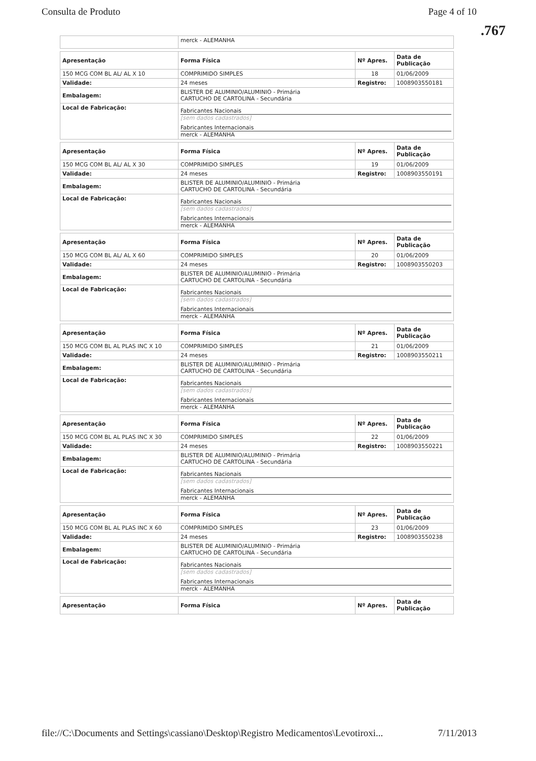Consulta de Produto Page 4 of 10
.767
| | merck - ALEMANHA |
| Apresentação | Forma Física | Nº Apres. | Data de Publicação |
| --- | --- | --- | --- |
| 150 MCG COM BL AL/ AL X 10 | COMPRIMIDO SIMPLES | 18 | 01/06/2009 |
| Validade: | 24 meses | Registro: | 1008903550181 |
| Embalagem: | BLISTER DE ALUMINIO/ALUMINIO - Primária CARTUCHO DE CARTOLINA - Secundária | | |
| Local de Fabricação: | Fabricantes Nacionais [sem dados cadastrados] Fabricantes Internacionais merck - ALEMANHA | | |
| Apresentação | Forma Física | Nº Apres. | Data de Publicação |
| --- | --- | --- | --- |
| 150 MCG COM BL AL/ AL X 30 | COMPRIMIDO SIMPLES | 19 | 01/06/2009 |
| Validade: | 24 meses | Registro: | 1008903550191 |
| Embalagem: | BLISTER DE ALUMINIO/ALUMINIO - Primária CARTUCHO DE CARTOLINA - Secundária | | |
| Local de Fabricação: | Fabricantes Nacionais [sem dados cadastrados] Fabricantes Internacionais merck - ALEMANHA | | |
| Apresentação | Forma Física | Nº Apres. | Data de Publicação |
| --- | --- | --- | --- |
| 150 MCG COM BL AL/ AL X 60 | COMPRIMIDO SIMPLES | 20 | 01/06/2009 |
| Validade: | 24 meses | Registro: | 1008903550203 |
| Embalagem: | BLISTER DE ALUMINIO/ALUMINIO - Primária CARTUCHO DE CARTOLINA - Secundária | | |
| Local de Fabricação: | Fabricantes Nacionais [sem dados cadastrados] Fabricantes Internacionais merck - ALEMANHA | | |
| Apresentação | Forma Física | Nº Apres. | Data de Publicação |
| --- | --- | --- | --- |
| 150 MCG COM BL AL PLAS INC X 10 | COMPRIMIDO SIMPLES | 21 | 01/06/2009 |
| Validade: | 24 meses | Registro: | 1008903550211 |
| Embalagem: | BLISTER DE ALUMINIO/ALUMINIO - Primária CARTUCHO DE CARTOLINA - Secundária | | |
| Local de Fabricação: | Fabricantes Nacionais [sem dados cadastrados] Fabricantes Internacionais merck - ALEMANHA | | |
| Apresentação | Forma Física | Nº Apres. | Data de Publicação |
| --- | --- | --- | --- |
| 150 MCG COM BL AL PLAS INC X 30 | COMPRIMIDO SIMPLES | 22 | 01/06/2009 |
| Validade: | 24 meses | Registro: | 1008903550221 |
| Embalagem: | BLISTER DE ALUMINIO/ALUMINIO - Primária CARTUCHO DE CARTOLINA - Secundária | | |
| Local de Fabricação: | Fabricantes Nacionais [sem dados cadastrados] Fabricantes Internacionais merck - ALEMANHA | | |
| Apresentação | Forma Física | Nº Apres. | Data de Publicação |
| --- | --- | --- | --- |
| 150 MCG COM BL AL PLAS INC X 60 | COMPRIMIDO SIMPLES | 23 | 01/06/2009 |
| Validade: | 24 meses | Registro: | 1008903550238 |
| Embalagem: | BLISTER DE ALUMINIO/ALUMINIO - Primária CARTUCHO DE CARTOLINA - Secundária | | |
| Local de Fabricação: | Fabricantes Nacionais [sem dados cadastrados] Fabricantes Internacionais merck - ALEMANHA | | |
| Apresentação | Forma Física | Nº Apres. | Data de Publicação |
| --- | --- | --- | --- |
file://C:\Documents and Settings\cassiano\Desktop\Registro Medicamentos\Levotiroxi... 7/11/2013